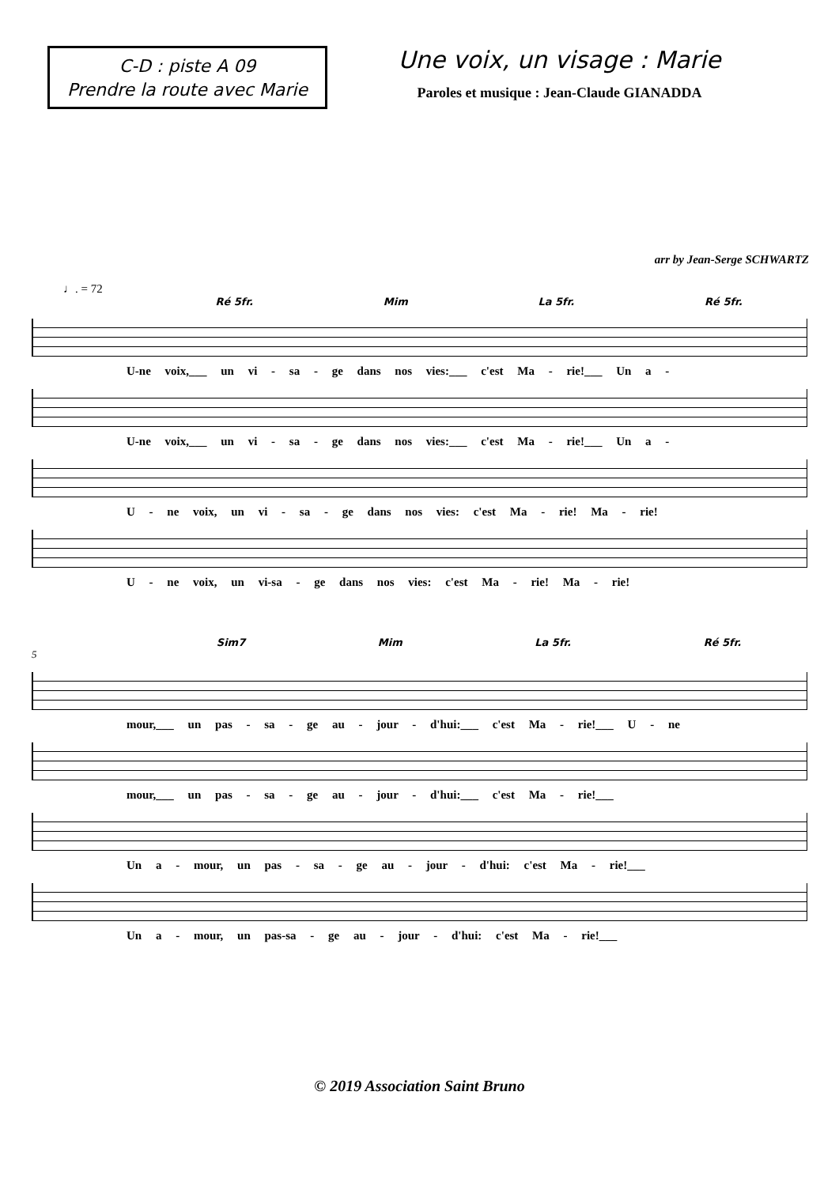C-D : piste A 09
Prendre la route avec Marie
Une voix, un visage : Marie
Paroles et musique : Jean-Claude GIANADDA
arr by Jean-Serge SCHWARTZ
♩. = 72
Ré 5fr. Mim La 5fr. Ré 5fr.
U-ne voix,___ un vi - sa - ge dans nos vies:___ c'est Ma - rie!___ Un a -
U-ne voix,___ un vi - sa - ge dans nos vies:___ c'est Ma - rie!___ Un a -
U - ne voix, un vi - sa - ge dans nos vies: c'est Ma - rie! Ma - rie!
U - ne voix, un vi-sa - ge dans nos vies: c'est Ma - rie! Ma - rie!
Sim7 Mim La 5fr. Ré 5fr.
5
mour,___ un pas - sa - ge au - jour - d'hui:___ c'est Ma - rie!___ U - ne
mour,___ un pas - sa - ge au - jour - d'hui:___ c'est Ma - rie!___
Un a - mour, un pas - sa - ge au - jour - d'hui: c'est Ma - rie!___
Un a - mour, un pas-sa - ge au - jour - d'hui: c'est Ma - rie!___
© 2019 Association Saint Bruno